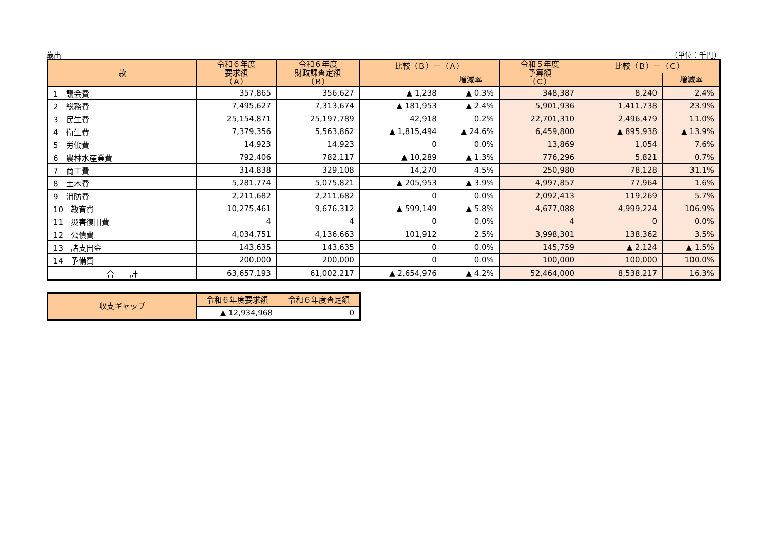歳出 （単位：千円）
| 款 | 令和６年度 要求額 （Ａ） | 令和６年度 財政課査定額 （Ｂ） | 比較（Ｂ）－（Ａ） | | 令和５年度 予算額 （Ｃ） | 比較（Ｂ）－（Ｃ） | |
| --- | --- | --- | --- | --- | --- | --- | --- |
| | | | | 増減率 | | | 増減率 |
| 1 議会費 | 357,865 | 356,627 | ▲ 1,238 | ▲ 0.3% | 348,387 | 8,240 | 2.4% |
| 2 総務費 | 7,495,627 | 7,313,674 | ▲ 181,953 | ▲ 2.4% | 5,901,936 | 1,411,738 | 23.9% |
| 3 民生費 | 25,154,871 | 25,197,789 | 42,918 | 0.2% | 22,701,310 | 2,496,479 | 11.0% |
| 4 衛生費 | 7,379,356 | 5,563,862 | ▲ 1,815,494 | ▲ 24.6% | 6,459,800 | ▲ 895,938 | ▲ 13.9% |
| 5 労働費 | 14,923 | 14,923 | 0 | 0.0% | 13,869 | 1,054 | 7.6% |
| 6 農林水産業費 | 792,406 | 782,117 | ▲ 10,289 | ▲ 1.3% | 776,296 | 5,821 | 0.7% |
| 7 商工費 | 314,838 | 329,108 | 14,270 | 4.5% | 250,980 | 78,128 | 31.1% |
| 8 土木費 | 5,281,774 | 5,075,821 | ▲ 205,953 | ▲ 3.9% | 4,997,857 | 77,964 | 1.6% |
| 9 消防費 | 2,211,682 | 2,211,682 | 0 | 0.0% | 2,092,413 | 119,269 | 5.7% |
| 10 教育費 | 10,275,461 | 9,676,312 | ▲ 599,149 | ▲ 5.8% | 4,677,088 | 4,999,224 | 106.9% |
| 11 災害復旧費 | 4 | 4 | 0 | 0.0% | 4 | 0 | 0.0% |
| 12 公債費 | 4,034,751 | 4,136,663 | 101,912 | 2.5% | 3,998,301 | 138,362 | 3.5% |
| 13 諸支出金 | 143,635 | 143,635 | 0 | 0.0% | 145,759 | ▲ 2,124 | ▲ 1.5% |
| 14 予備費 | 200,000 | 200,000 | 0 | 0.0% | 100,000 | 100,000 | 100.0% |
| 合 計 | 63,657,193 | 61,002,217 | ▲ 2,654,976 | ▲ 4.2% | 52,464,000 | 8,538,217 | 16.3% |
| 収支ギャップ | 令和６年度要求額 | 令和６年度査定額 |
| --- | --- | --- |
| | ▲ 12,934,968 | 0 |